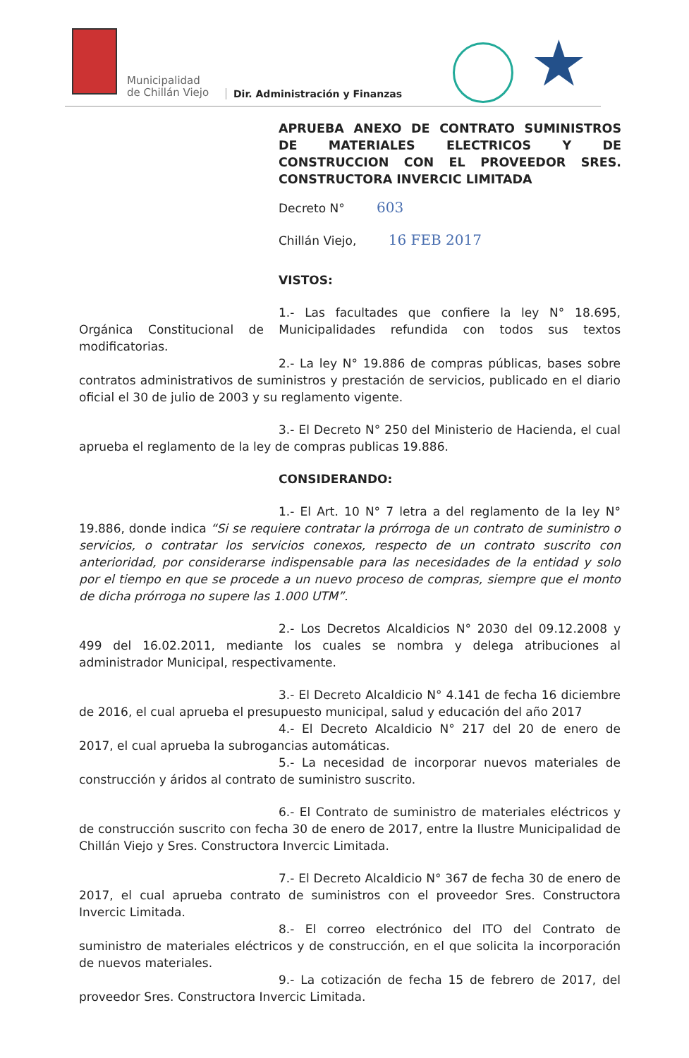Municipalidad
de Chillán Viejo
Dir. Administración y Finanzas ★
APRUEBA ANEXO DE CONTRATO SUMINISTROS DE MATERIALES ELECTRICOS Y DE CONSTRUCCION CON EL PROVEEDOR SRES. CONSTRUCTORA INVERCIC LIMITADA
Decreto N° 603
Chillán Viejo, 16 FEB 2017
VISTOS:
1.- Las facultades que confiere la ley N° 18.695, Orgánica Constitucional de Municipalidades refundida con todos sus textos modificatorias.
2.- La ley N° 19.886 de compras públicas, bases sobre contratos administrativos de suministros y prestación de servicios, publicado en el diario oficial el 30 de julio de 2003 y su reglamento vigente.
3.- El Decreto N° 250 del Ministerio de Hacienda, el cual aprueba el reglamento de la ley de compras publicas 19.886.
CONSIDERANDO:
1.- El Art. 10 N° 7 letra a del reglamento de la ley N° 19.886, donde indica “Si se requiere contratar la prórroga de un contrato de suministro o servicios, o contratar los servicios conexos, respecto de un contrato suscrito con anterioridad, por considerarse indispensable para las necesidades de la entidad y solo por el tiempo en que se procede a un nuevo proceso de compras, siempre que el monto de dicha prórroga no supere las 1.000 UTM”.
2.- Los Decretos Alcaldicios N° 2030 del 09.12.2008 y 499 del 16.02.2011, mediante los cuales se nombra y delega atribuciones al administrador Municipal, respectivamente.
3.- El Decreto Alcaldicio N° 4.141 de fecha 16 diciembre de 2016, el cual aprueba el presupuesto municipal, salud y educación del año 2017
4.- El Decreto Alcaldicio N° 217 del 20 de enero de 2017, el cual aprueba la subrogancias automáticas.
5.- La necesidad de incorporar nuevos materiales de construcción y áridos al contrato de suministro suscrito.
6.- El Contrato de suministro de materiales eléctricos y de construcción suscrito con fecha 30 de enero de 2017, entre la Ilustre Municipalidad de Chillán Viejo y Sres. Constructora Invercic Limitada.
7.- El Decreto Alcaldicio N° 367 de fecha 30 de enero de 2017, el cual aprueba contrato de suministros con el proveedor Sres. Constructora Invercic Limitada.
8.- El correo electrónico del ITO del Contrato de suministro de materiales eléctricos y de construcción, en el que solicita la incorporación de nuevos materiales.
9.- La cotización de fecha 15 de febrero de 2017, del proveedor Sres. Constructora Invercic Limitada.